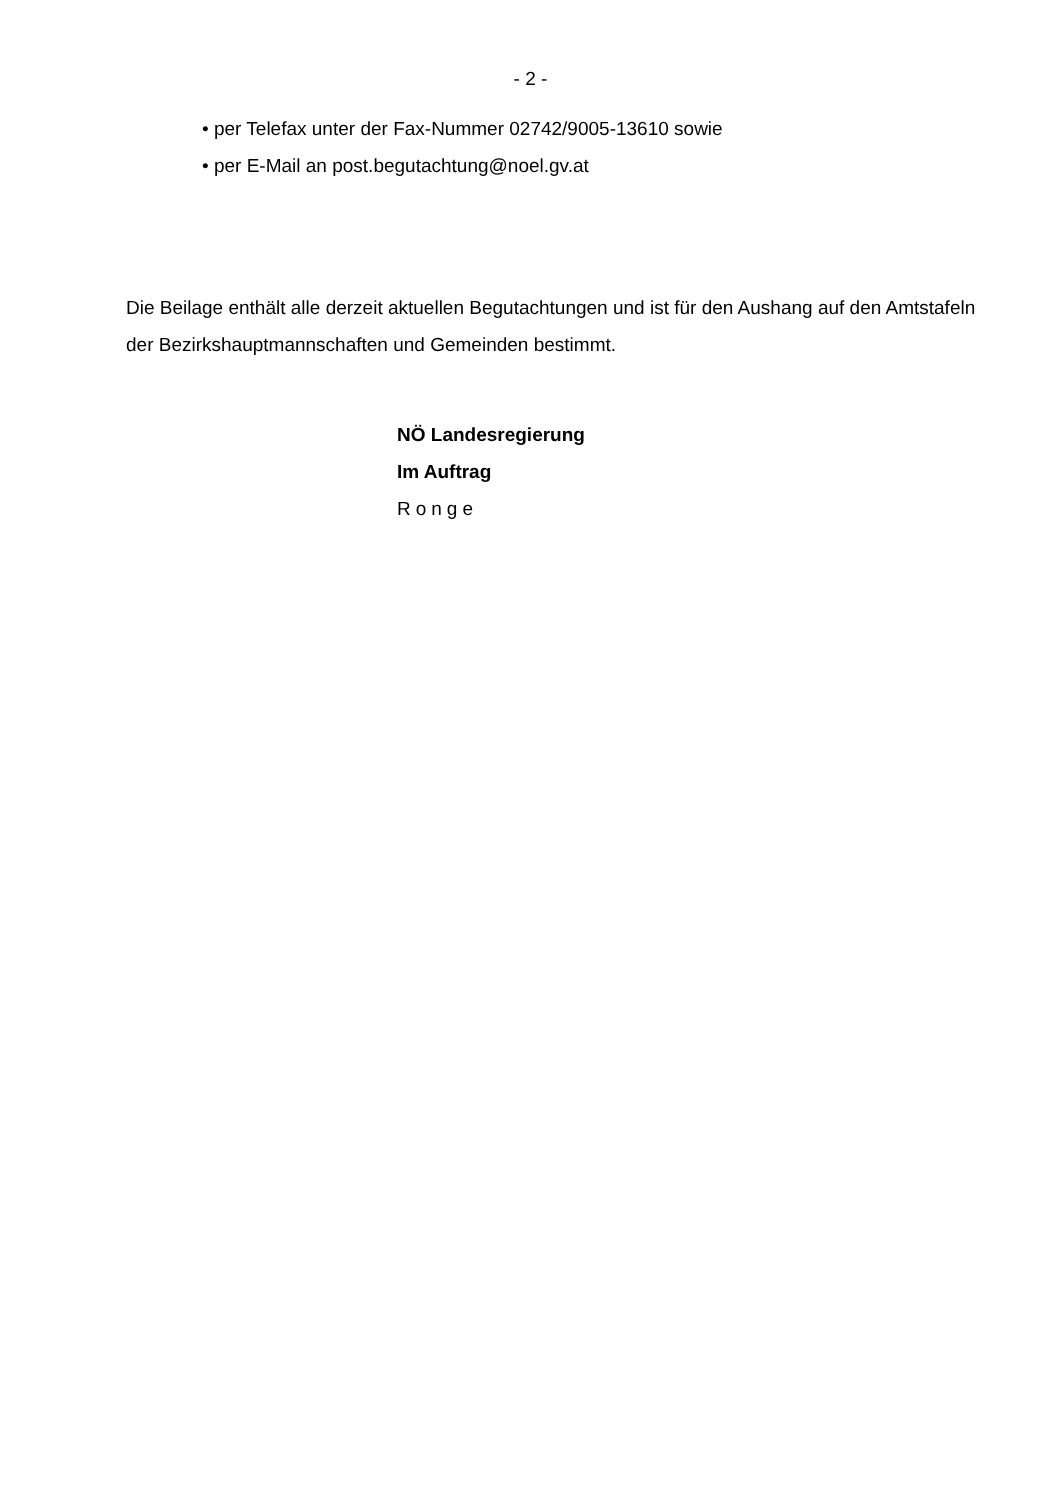- 2 -
• per Telefax unter der Fax-Nummer 02742/9005-13610 sowie
• per E-Mail an post.begutachtung@noel.gv.at
Die Beilage enthält alle derzeit aktuellen Begutachtungen und ist für den Aushang auf den Amtstafeln der Bezirkshauptmannschaften und Gemeinden bestimmt.
NÖ Landesregierung
Im Auftrag
Ronge